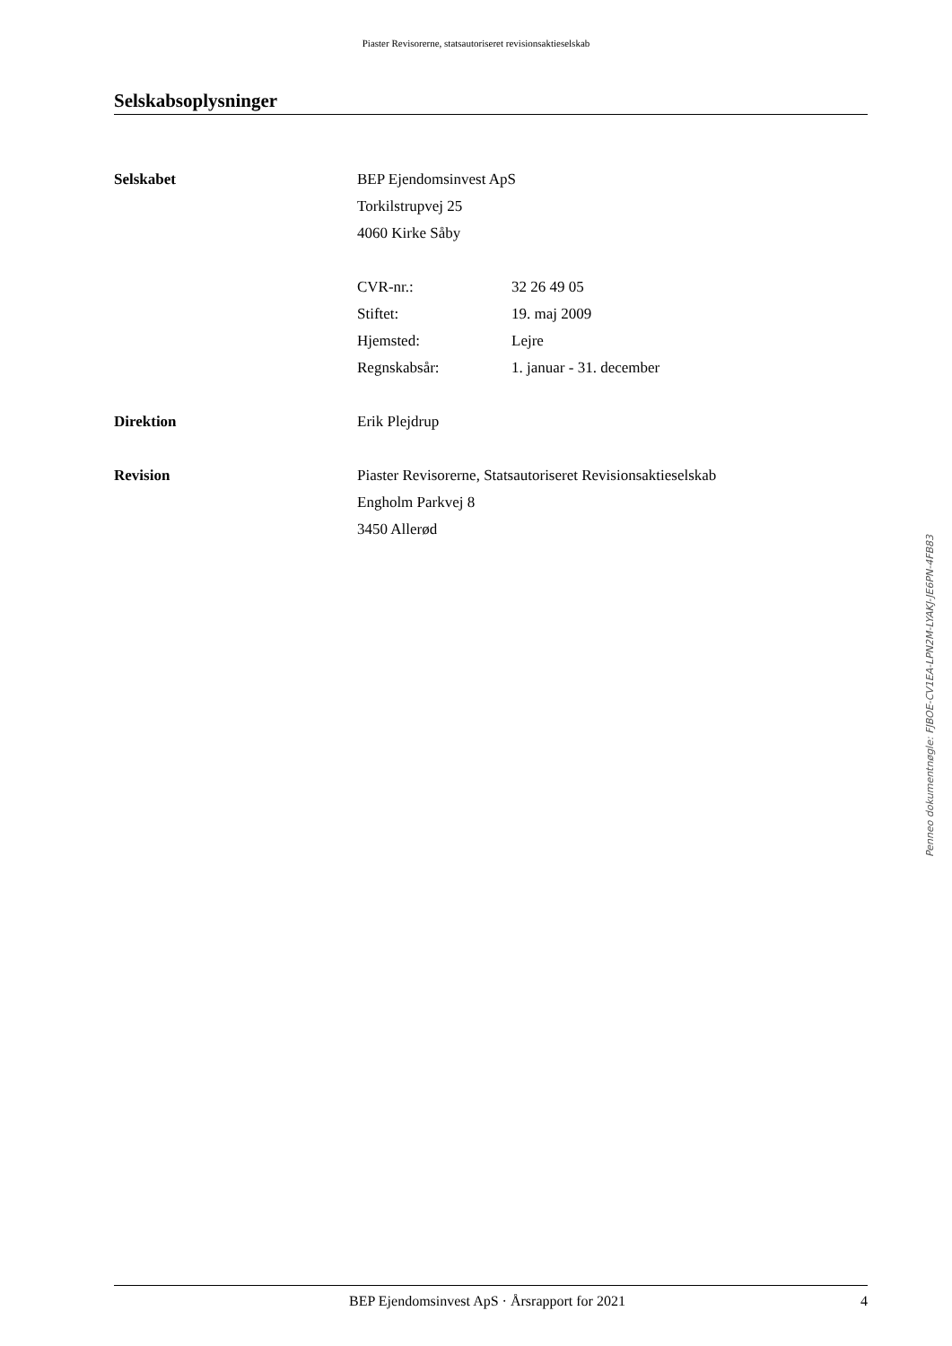Piaster Revisorerne, statsautoriseret revisionsaktieselskab
Selskabsoplysninger
Selskabet BEP Ejendomsinvest ApS
Torkilstrupvej 25
4060 Kirke Såby
CVR-nr.: 32 26 49 05
Stiftet: 19. maj 2009
Hjemsted: Lejre
Regnskabsår: 1. januar - 31. december
Direktion Erik Plejdrup
Revision Piaster Revisorerne, Statsautoriseret Revisionsaktieselskab
Engholm Parkvej 8
3450 Allerød
Penneo dokumentnøgle: FJBOE-CV1EA-LPN2M-LYAKJ-JE6PN-4FB83
BEP Ejendomsinvest ApS · Årsrapport for 2021
4